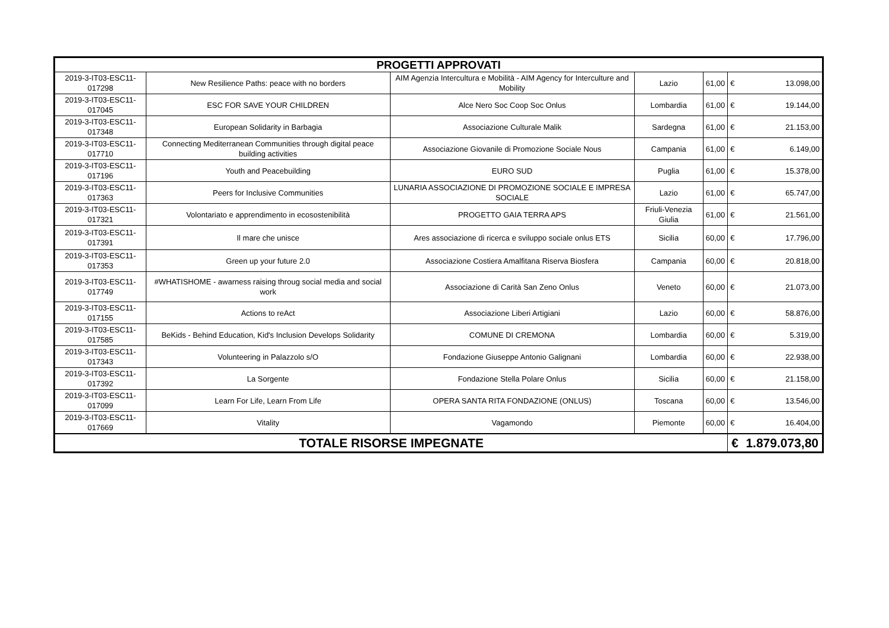| PROGETTI APPROVATI | | | | | | |
| --- | --- | --- | --- | --- | --- | --- |
| 2019-3-IT03-ESC11-017298 | New Resilience Paths: peace with no borders | AIM Agenzia Intercultura e Mobilità - AIM Agency for Interculture and Mobility | Lazio | 61,00 | € | 13.098,00 |
| 2019-3-IT03-ESC11-017045 | ESC FOR SAVE YOUR CHILDREN | Alce Nero Soc Coop Soc Onlus | Lombardia | 61,00 | € | 19.144,00 |
| 2019-3-IT03-ESC11-017348 | European Solidarity in Barbagia | Associazione Culturale Malik | Sardegna | 61,00 | € | 21.153,00 |
| 2019-3-IT03-ESC11-017710 | Connecting Mediterranean Communities through digital peace building activities | Associazione Giovanile di Promozione Sociale Nous | Campania | 61,00 | € | 6.149,00 |
| 2019-3-IT03-ESC11-017196 | Youth and Peacebuilding | EURO SUD | Puglia | 61,00 | € | 15.378,00 |
| 2019-3-IT03-ESC11-017363 | Peers for Inclusive Communities | LUNARIA ASSOCIAZIONE DI PROMOZIONE SOCIALE E IMPRESA SOCIALE | Lazio | 61,00 | € | 65.747,00 |
| 2019-3-IT03-ESC11-017321 | Volontariato e apprendimento in ecosostenibilità | PROGETTO GAIA TERRA APS | Friuli-Venezia Giulia | 61,00 | € | 21.561,00 |
| 2019-3-IT03-ESC11-017391 | Il mare che unisce | Ares associazione di ricerca e sviluppo sociale onlus ETS | Sicilia | 60,00 | € | 17.796,00 |
| 2019-3-IT03-ESC11-017353 | Green up your future 2.0 | Associazione Costiera Amalfitana Riserva Biosfera | Campania | 60,00 | € | 20.818,00 |
| 2019-3-IT03-ESC11-017749 | #WHATISHOME - awarness raising throug social media and social work | Associazione di Carità San Zeno Onlus | Veneto | 60,00 | € | 21.073,00 |
| 2019-3-IT03-ESC11-017155 | Actions to reAct | Associazione Liberi Artigiani | Lazio | 60,00 | € | 58.876,00 |
| 2019-3-IT03-ESC11-017585 | BeKids - Behind Education, Kid's Inclusion Develops Solidarity | COMUNE DI CREMONA | Lombardia | 60,00 | € | 5.319,00 |
| 2019-3-IT03-ESC11-017343 | Volunteering in Palazzolo s/O | Fondazione Giuseppe Antonio Galignani | Lombardia | 60,00 | € | 22.938,00 |
| 2019-3-IT03-ESC11-017392 | La Sorgente | Fondazione Stella Polare Onlus | Sicilia | 60,00 | € | 21.158,00 |
| 2019-3-IT03-ESC11-017099 | Learn For Life, Learn From Life | OPERA SANTA RITA FONDAZIONE (ONLUS) | Toscana | 60,00 | € | 13.546,00 |
| 2019-3-IT03-ESC11-017669 | Vitality | Vagamondo | Piemonte | 60,00 | € | 16.404,00 |
| TOTALE RISORSE IMPEGNATE | | | | | € | 1.879.073,80 |